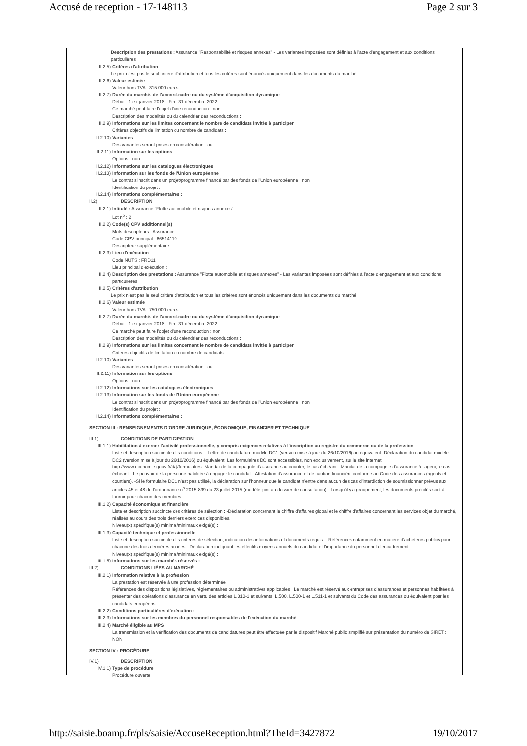Accusé de reception - 17-148113 Page 2 sur 3
Description des prestations : Assurance "Responsabilité et risques annexes" - Les variantes imposées sont définies à l'acte d'engagement et aux conditions particulières
II.2.5) Critères d'attribution
Le prix n'est pas le seul critère d'attribution et tous les critères sont énoncés uniquement dans les documents du marché
II.2.6) Valeur estimée
Valeur hors TVA : 315 000 euros
II.2.7) Durée du marché, de l'accord-cadre ou du système d'acquisition dynamique
Début : 1.e.r janvier 2018 - Fin : 31 décembre 2022
Ce marché peut faire l'objet d'une reconduction : non
Description des modalités ou du calendrier des reconductions :
II.2.9) Informations sur les limites concernant le nombre de candidats invités à participer
Critères objectifs de limitation du nombre de candidats :
II.2.10) Variantes
Des variantes seront prises en considération : oui
II.2.11) Information sur les options
Options : non
II.2.12) Informations sur les catalogues électroniques
II.2.13) Information sur les fonds de l'Union européenne
Le contrat s'inscrit dans un projet/programme financé par des fonds de l'Union européenne : non
Identification du projet :
II.2.14) Informations complémentaires :
II.2) DESCRIPTION
II.2.1) Intitulé : Assurance "Flotte automobile et risques annexes"
Lot n<sup>o</sup> : 2
II.2.2) Code(s) CPV additionnel(s)
Mots descripteurs : Assurance
Code CPV principal : 66514110
Descripteur supplémentaire :
II.2.3) Lieu d'exécution
Code NUTS : FRD11
Lieu principal d'exécution :
II.2.4) Description des prestations : Assurance "Flotte automobile et risques annexes" - Les variantes imposées sont définies à l'acte d'engagement et aux conditions particulières
II.2.5) Critères d'attribution
Le prix n'est pas le seul critère d'attribution et tous les critères sont énoncés uniquement dans les documents du marché
II.2.6) Valeur estimée
Valeur hors TVA : 750 000 euros
II.2.7) Durée du marché, de l'accord-cadre ou du système d'acquisition dynamique
Début : 1.e.r janvier 2018 - Fin : 31 décembre 2022
Ce marché peut faire l'objet d'une reconduction : non
Description des modalités ou du calendrier des reconductions :
II.2.9) Informations sur les limites concernant le nombre de candidats invités à participer
Critères objectifs de limitation du nombre de candidats :
II.2.10) Variantes
Des variantes seront prises en considération : oui
II.2.11) Information sur les options
Options : non
II.2.12) Informations sur les catalogues électroniques
II.2.13) Information sur les fonds de l'Union européenne
Le contrat s'inscrit dans un projet/programme financé par des fonds de l'Union européenne : non
Identification du projet :
II.2.14) Informations complémentaires :
SECTION III : RENSEIGNEMENTS D'ORDRE JURIDIQUE, ÉCONOMIQUE, FINANCIER ET TECHNIQUE
III.1) CONDITIONS DE PARTICIPATION
III.1.1) Habilitation à exercer l'activité professionnelle, y compris exigences relatives à l'inscription au registre du commerce ou de la profession
Liste et description succincte des conditions : -Lettre de candidature modèle DC1 (version mise à jour du 26/10/2016) ou équivalent.-Déclaration du candidat modèle DC2 (version mise à jour du 26/10/2016) ou équivalent. Les formulaires DC sont accessibles, non exclusivement, sur le site internet http://www.economie.gouv.fr/daj/formulaires -Mandat de la compagnie d'assurance au courtier, le cas échéant. -Mandat de la compagnie d'assurance à l'agent, le cas échéant. -Le pouvoir de la personne habilitée à engager le candidat. -Attestation d'assurance et de caution financière conforme au Code des assurances (agents et courtiers). -Si le formulaire DC1 n'est pas utilisé, la déclaration sur l'honneur que le candidat n'entre dans aucun des cas d'interdiction de soumissionner prévus aux articles 45 et 48 de l'ordonnance n<sup>o</sup> 2015-899 du 23 juillet 2015 (modèle joint au dossier de consultation). -Lorsqu'il y a groupement, les documents précités sont à fournir pour chacun des membres.
III.1.2) Capacité économique et financière
Liste et description succincte des critères de sélection : -Déclaration concernant le chiffre d'affaires global et le chiffre d'affaires concernant les services objet du marché, réalisés au cours des trois derniers exercices disponibles.
Niveau(x) spécifique(s) minimal/minimaux exigé(s) :
III.1.3) Capacité technique et professionnelle
Liste et description succincte des critères de sélection, indication des informations et documents requis : -Références notamment en matière d'acheteurs publics pour chacune des trois dernières années. -Déclaration indiquant les effectifs moyens annuels du candidat et l'importance du personnel d'encadrement.
Niveau(x) spécifique(s) minimal/minimaux exigé(s) :
III.1.5) Informations sur les marchés réservés :
III.2) CONDITIONS LIÉES AU MARCHÉ
III.2.1) Information relative à la profession
La prestation est réservée à une profession déterminée
Références des dispositions législatives, réglementaires ou administratives applicables : Le marché est réservé aux entreprises d'assurances et personnes habilitées à présenter des opérations d'assurance en vertu des articles L.310-1 et suivants, L.500, L.500-1 et L.511-1 et suivants du Code des assurances ou équivalent pour les candidats européens.
III.2.2) Conditions particulières d'exécution :
III.2.3) Informations sur les membres du personnel responsables de l'exécution du marché
III.2.4) Marché éligible au MPS
La transmission et la vérification des documents de candidatures peut être effectuée par le dispositif Marché public simplifié sur présentation du numéro de SIRET : NON
SECTION IV : PROCÉDURE
IV.1) DESCRIPTION
IV.1.1) Type de procédure
Procédure ouverte
http://saisie.boamp.fr/pls/saisie/AccuseReception.html?TheId=3427872 19/10/2017